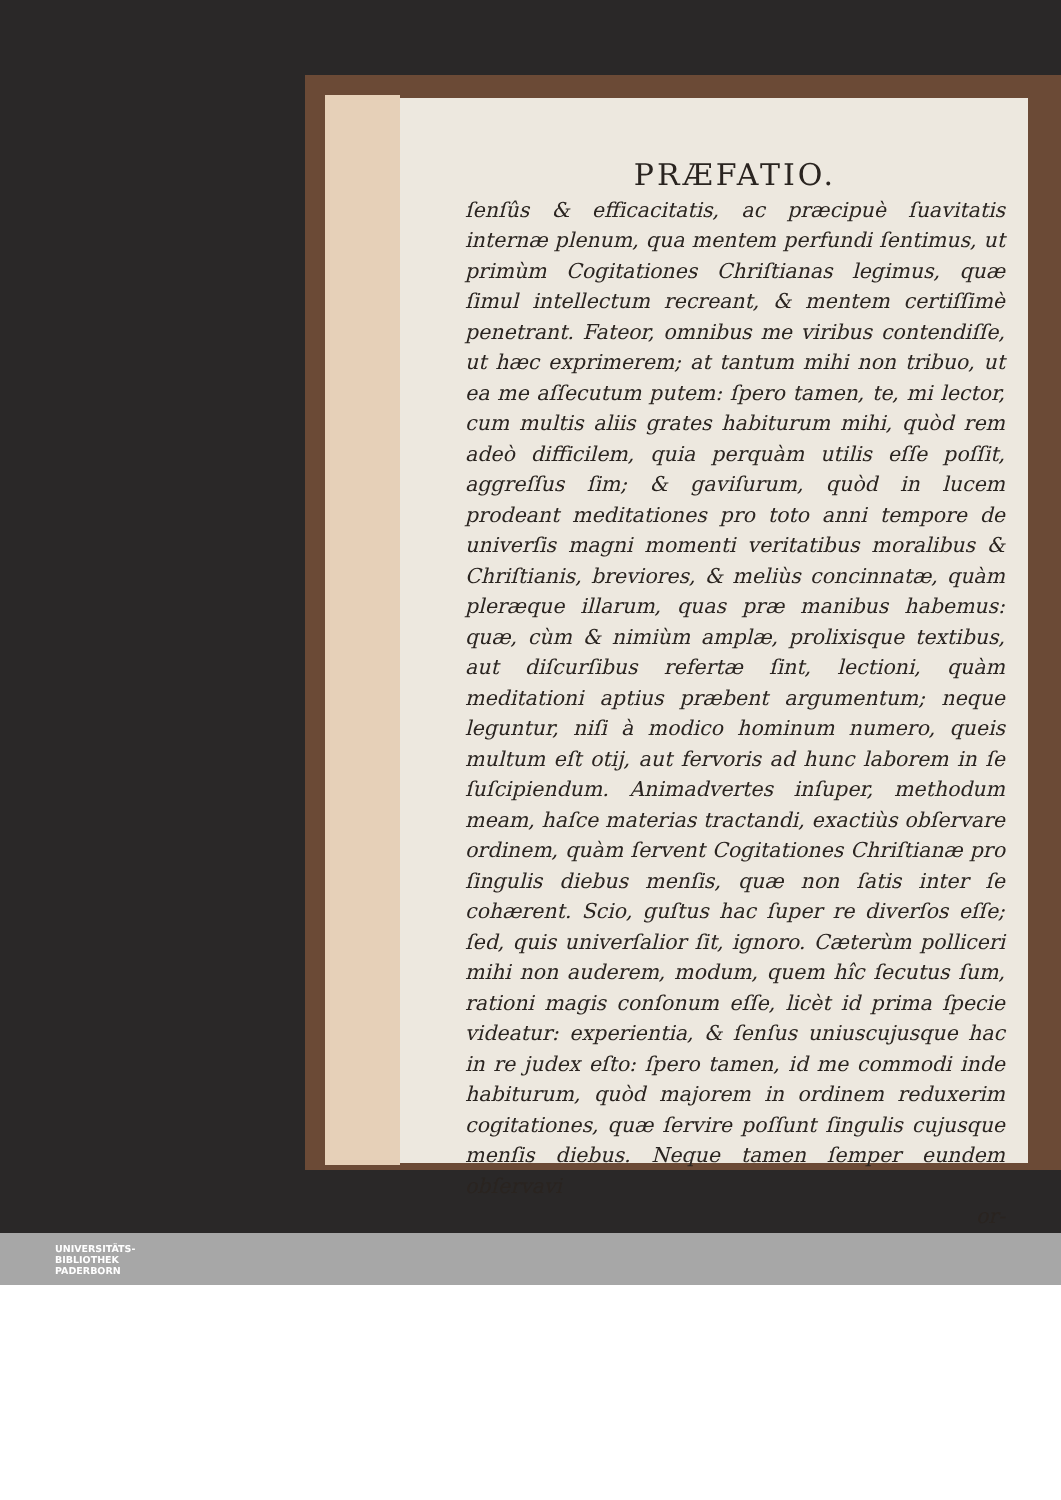PRÆFATIO.
ſenſûs & efficacitatis, ac præcipuè ſuavitatis internæ plenum, qua mentem perfundi ſentimus, ut primùm Cogitationes Chriſtianas legimus, quæ ſimul intellectum recreant, & mentem certiſſimè penetrant. Fateor, omnibus me viribus contendiſſe, ut hæc exprimerem; at tantum mihi non tribuo, ut ea me aſſecutum putem: ſpero tamen, te, mi lector, cum multis aliis grates habiturum mihi, quòd rem adeò difficilem, quia perquàm utilis eſſe poſſit, aggreſſus ſim; & gaviſurum, quòd in lucem prodeant meditationes pro toto anni tempore de univerſis magni momenti veritatibus moralibus & Chriſtianis, breviores, & meliùs concinnatæ, quàm pleræque illarum, quas præ manibus habemus: quæ, cùm & nimiùm amplæ, prolixisque textibus, aut diſcurſibus refertæ ſint, lectioni, quàm meditationi aptius præbent argumentum; neque leguntur, niſi à modico hominum numero, queis multum eſt otij, aut fervoris ad hunc laborem in ſe ſuſcipiendum. Animadvertes inſuper, methodum meam, haſce materias tractandi, exactiùs obſervare ordinem, quàm ſervent Cogitationes Chriſtianæ pro ſingulis diebus menſis, quæ non ſatis inter ſe cohærent. Scio, guſtus hac ſuper re diverſos eſſe; ſed, quis univerſalior ſit, ignoro. Cæterùm polliceri mihi non auderem, modum, quem hîc ſecutus ſum, rationi magis conſonum eſſe, licèt id prima ſpecie videatur: experientia, & ſenſus uniuscujusque hac in re judex eſto: ſpero tamen, id me commodi inde habiturum, quòd majorem in ordinem reduxerim cogitationes, quæ ſervire poſſunt ſingulis cujusque menſis diebus. Neque tamen ſemper eundem obſervavi
or-
UNIVERSITÄTS-
BIBLIOTHEK
PADERBORN